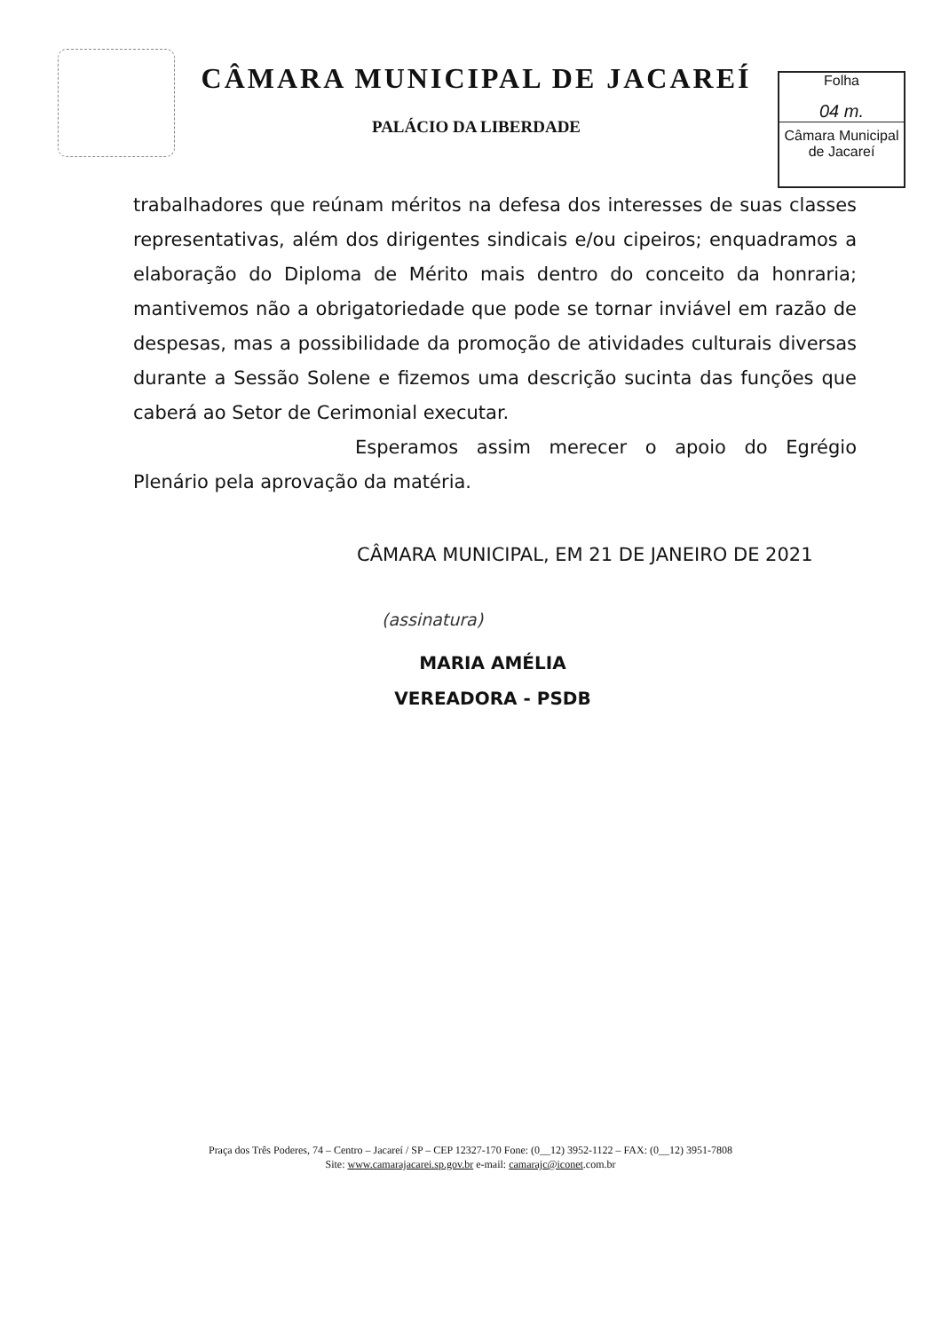CÂMARA MUNICIPAL DE JACAREÍ
PALÁCIO DA LIBERDADE
Folha
04 m.
Câmara Municipal
de Jacareí
trabalhadores que reúnam méritos na defesa dos interesses de suas classes representativas, além dos dirigentes sindicais e/ou cipeiros; enquadramos a elaboração do Diploma de Mérito mais dentro do conceito da honraria; mantivemos não a obrigatoriedade que pode se tornar inviável em razão de despesas, mas a possibilidade da promoção de atividades culturais diversas durante a Sessão Solene e fizemos uma descrição sucinta das funções que caberá ao Setor de Cerimonial executar.
Esperamos assim merecer o apoio do Egrégio Plenário pela aprovação da matéria.
CÂMARA MUNICIPAL, EM 21 DE JANEIRO DE 2021
(assinatura)
MARIA AMÉLIA
VEREADORA - PSDB
Praça dos Três Poderes, 74 – Centro – Jacareí / SP – CEP 12327-170 Fone: (0__12) 3952-1122 – FAX: (0__12) 3951-7808
Site: www.camarajacarei.sp.gov.br e-mail: camarajc@iconet.com.br